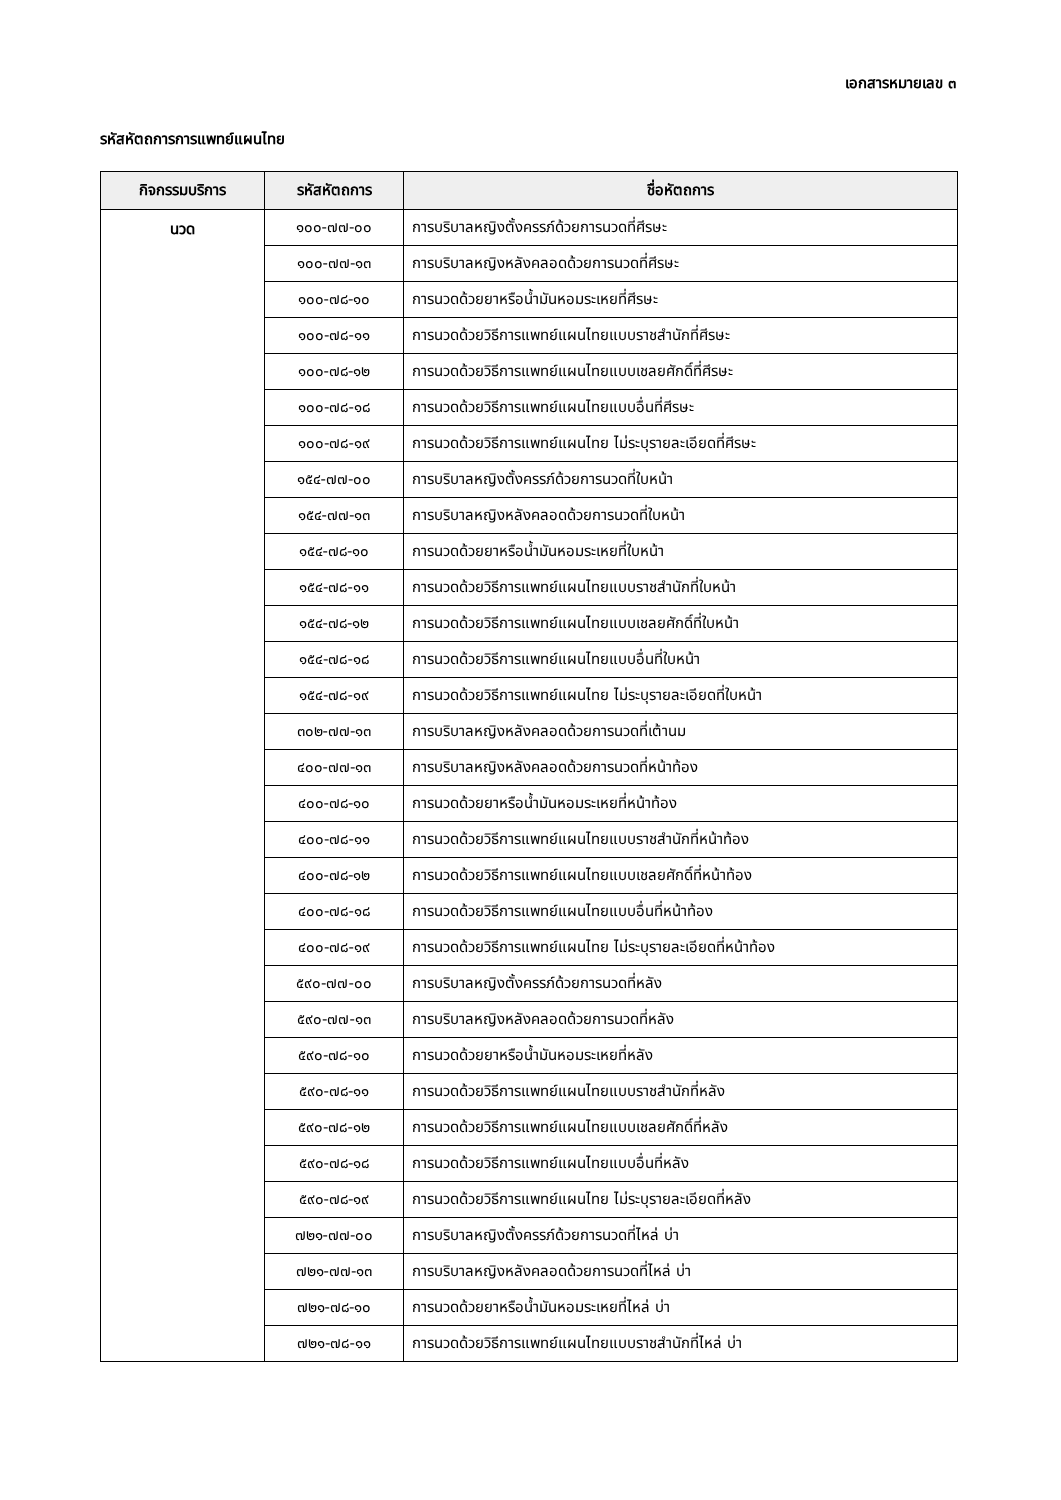เอกสารหมายเลข ๓
รหัสหัตถการการแพทย์แผนไทย
| กิจกรรมบริการ | รหัสหัตถการ | ชื่อหัตถการ |
| --- | --- | --- |
| นวด | ๑๐๐-๗๗-๐๐ | การบริบาลหญิงตั้งครรภ์ด้วยการนวดที่ศีรษะ |
| | ๑๐๐-๗๗-๑๓ | การบริบาลหญิงหลังคลอดด้วยการนวดที่ศีรษะ |
| | ๑๐๐-๗๘-๑๐ | การนวดด้วยยาหรือน้ำมันหอมระเหยที่ศีรษะ |
| | ๑๐๐-๗๘-๑๑ | การนวดด้วยวิธีการแพทย์แผนไทยแบบราชสำนักที่ศีรษะ |
| | ๑๐๐-๗๘-๑๒ | การนวดด้วยวิธีการแพทย์แผนไทยแบบเชลยศักดิ์ที่ศีรษะ |
| | ๑๐๐-๗๘-๑๘ | การนวดด้วยวิธีการแพทย์แผนไทยแบบอื่นที่ศีรษะ |
| | ๑๐๐-๗๘-๑๙ | การนวดด้วยวิธีการแพทย์แผนไทย ไม่ระบุรายละเอียดที่ศีรษะ |
| | ๑๕๔-๗๗-๐๐ | การบริบาลหญิงตั้งครรภ์ด้วยการนวดที่ใบหน้า |
| | ๑๕๔-๗๗-๑๓ | การบริบาลหญิงหลังคลอดด้วยการนวดที่ใบหน้า |
| | ๑๕๔-๗๘-๑๐ | การนวดด้วยยาหรือน้ำมันหอมระเหยที่ใบหน้า |
| | ๑๕๔-๗๘-๑๑ | การนวดด้วยวิธีการแพทย์แผนไทยแบบราชสำนักที่ใบหน้า |
| | ๑๕๔-๗๘-๑๒ | การนวดด้วยวิธีการแพทย์แผนไทยแบบเชลยศักดิ์ที่ใบหน้า |
| | ๑๕๔-๗๘-๑๘ | การนวดด้วยวิธีการแพทย์แผนไทยแบบอื่นที่ใบหน้า |
| | ๑๕๔-๗๘-๑๙ | การนวดด้วยวิธีการแพทย์แผนไทย ไม่ระบุรายละเอียดที่ใบหน้า |
| | ๓๐๒-๗๗-๑๓ | การบริบาลหญิงหลังคลอดด้วยการนวดที่เต้านม |
| | ๔๐๐-๗๗-๑๓ | การบริบาลหญิงหลังคลอดด้วยการนวดที่หน้าท้อง |
| | ๔๐๐-๗๘-๑๐ | การนวดด้วยยาหรือน้ำมันหอมระเหยที่หน้าท้อง |
| | ๔๐๐-๗๘-๑๑ | การนวดด้วยวิธีการแพทย์แผนไทยแบบราชสำนักที่หน้าท้อง |
| | ๔๐๐-๗๘-๑๒ | การนวดด้วยวิธีการแพทย์แผนไทยแบบเชลยศักดิ์ที่หน้าท้อง |
| | ๔๐๐-๗๘-๑๘ | การนวดด้วยวิธีการแพทย์แผนไทยแบบอื่นที่หน้าท้อง |
| | ๔๐๐-๗๘-๑๙ | การนวดด้วยวิธีการแพทย์แผนไทย ไม่ระบุรายละเอียดที่หน้าท้อง |
| | ๕๙๐-๗๗-๐๐ | การบริบาลหญิงตั้งครรภ์ด้วยการนวดที่หลัง |
| | ๕๙๐-๗๗-๑๓ | การบริบาลหญิงหลังคลอดด้วยการนวดที่หลัง |
| | ๕๙๐-๗๘-๑๐ | การนวดด้วยยาหรือน้ำมันหอมระเหยที่หลัง |
| | ๕๙๐-๗๘-๑๑ | การนวดด้วยวิธีการแพทย์แผนไทยแบบราชสำนักที่หลัง |
| | ๕๙๐-๗๘-๑๒ | การนวดด้วยวิธีการแพทย์แผนไทยแบบเชลยศักดิ์ที่หลัง |
| | ๕๙๐-๗๘-๑๘ | การนวดด้วยวิธีการแพทย์แผนไทยแบบอื่นที่หลัง |
| | ๕๙๐-๗๘-๑๙ | การนวดด้วยวิธีการแพทย์แผนไทย ไม่ระบุรายละเอียดที่หลัง |
| | ๗๒๑-๗๗-๐๐ | การบริบาลหญิงตั้งครรภ์ด้วยการนวดที่ไหล่ บ่า |
| | ๗๒๑-๗๗-๑๓ | การบริบาลหญิงหลังคลอดด้วยการนวดที่ไหล่ บ่า |
| | ๗๒๑-๗๘-๑๐ | การนวดด้วยยาหรือน้ำมันหอมระเหยที่ไหล่ บ่า |
| | ๗๒๑-๗๘-๑๑ | การนวดด้วยวิธีการแพทย์แผนไทยแบบราชสำนักที่ไหล่ บ่า |